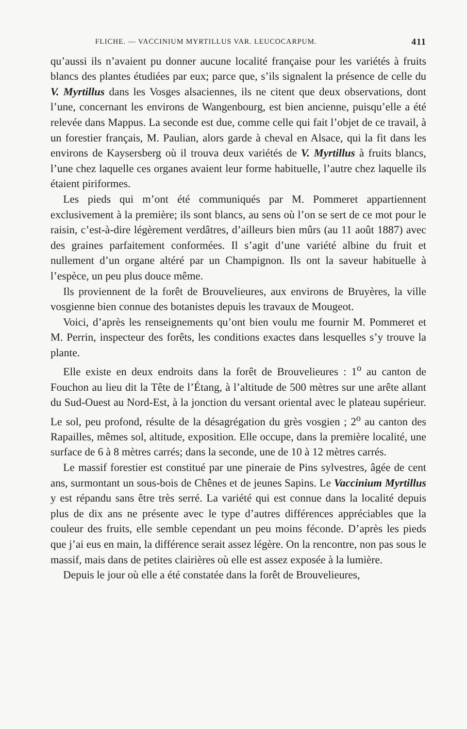FLICHE. — VACCINIUM MYRTILLUS VAR. LEUCOCARPUM. 411
qu’aussi ils n’avaient pu donner aucune localité française pour les variétés à fruits blancs des plantes étudiées par eux; parce que, s’ils signalent la présence de celle du V. Myrtillus dans les Vosges alsaciennes, ils ne citent que deux observations, dont l’une, concernant les environs de Wangenbourg, est bien ancienne, puisqu’elle a été relevée dans Mappus. La seconde est due, comme celle qui fait l’objet de ce travail, à un forestier français, M. Paulian, alors garde à cheval en Alsace, qui la fit dans les environs de Kaysersberg où il trouva deux variétés de V. Myrtillus à fruits blancs, l’une chez laquelle ces organes avaient leur forme habituelle, l’autre chez laquelle ils étaient piriformes.
Les pieds qui m’ont été communiqués par M. Pommeret appartiennent exclusivement à la première; ils sont blancs, au sens où l’on se sert de ce mot pour le raisin, c’est-à-dire légèrement verdâtres, d’ailleurs bien mûrs (au 11 août 1887) avec des graines parfaitement conformées. Il s’agit d’une variété albine du fruit et nullement d’un organe altéré par un Champignon. Ils ont la saveur habituelle à l’espèce, un peu plus douce même.
Ils proviennent de la forêt de Brouvelieures, aux environs de Bruyères, la ville vosgienne bien connue des botanistes depuis les travaux de Mougeot.
Voici, d’après les renseignements qu’ont bien voulu me fournir M. Pommeret et M. Perrin, inspecteur des forêts, les conditions exactes dans lesquelles s’y trouve la plante.
Elle existe en deux endroits dans la forêt de Brouvelieures : 1<sup>o</sup> au canton de Fouchon au lieu dit la Tête de l’Étang, à l’altitude de 500 mètres sur une arête allant du Sud-Ouest au Nord-Est, à la jonction du versant oriental avec le plateau supérieur. Le sol, peu profond, résulte de la désagrégation du grès vosgien ; 2<sup>o</sup> au canton des Rapailles, mêmes sol, altitude, exposition. Elle occupe, dans la première localité, une surface de 6 à 8 mètres carrés; dans la seconde, une de 10 à 12 mètres carrés.
Le massif forestier est constitué par une pineraie de Pins sylvestres, âgée de cent ans, surmontant un sous-bois de Chênes et de jeunes Sapins. Le Vaccinium Myrtillus y est répandu sans être très serré. La variété qui est connue dans la localité depuis plus de dix ans ne présente avec le type d’autres différences appréciables que la couleur des fruits, elle semble cependant un peu moins féconde. D’après les pieds que j’ai eus en main, la différence serait assez légère. On la rencontre, non pas sous le massif, mais dans de petites clairières où elle est assez exposée à la lumière.
Depuis le jour où elle a été constatée dans la forêt de Brouvelieures,